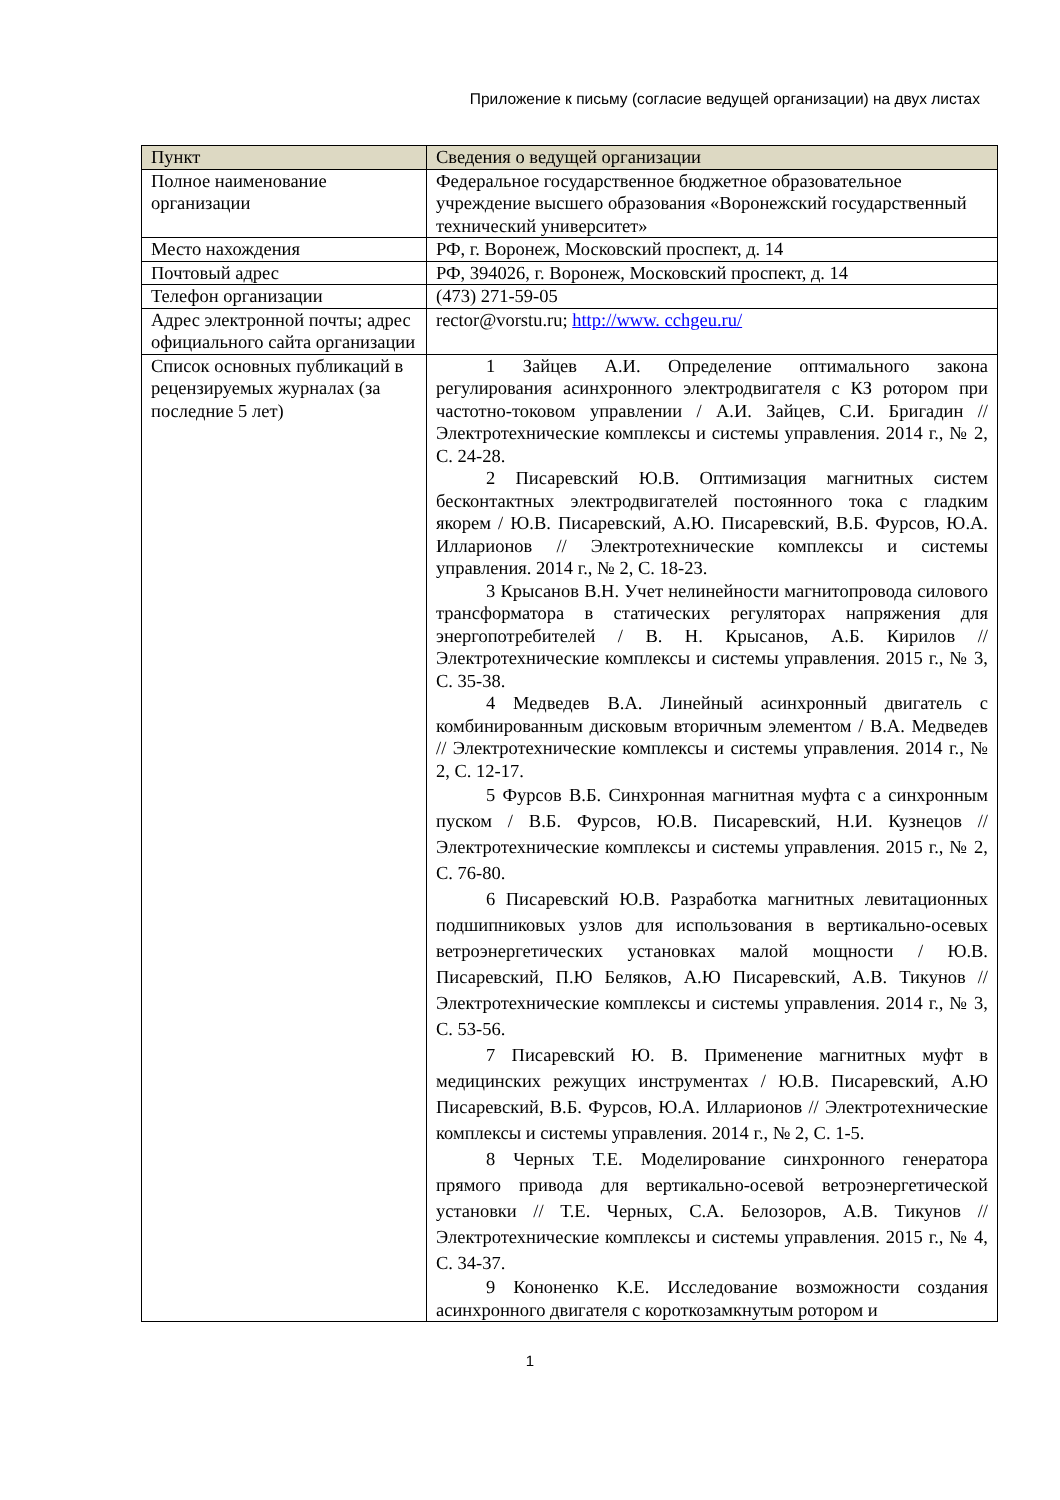Приложение к письму (согласие ведущей организации) на двух листах
| Пункт | Сведения о ведущей организации |
| --- | --- |
| Полное наименование организации | Федеральное государственное бюджетное образовательное учреждение высшего образования «Воронежский государственный технический университет» |
| Место нахождения | РФ, г. Воронеж, Московский проспект, д. 14 |
| Почтовый адрес | РФ, 394026, г. Воронеж, Московский проспект, д. 14 |
| Телефон организации | (473) 271-59-05 |
| Адрес электронной почты; адрес официального сайта организации | rector@vorstu.ru; http://www. cchgeu.ru/ |
| Список основных публикаций в рецензируемых журналах (за последние 5 лет) | 1 Зайцев А.И. Определение оптимального закона регулирования асинхронного электродвигателя с КЗ ротором при частотно-токовом управлении / А.И. Зайцев, С.И. Бригадин // Электротехнические комплексы и системы управления. 2014 г., № 2, С. 24-28. 2 Писаревский Ю.В. Оптимизация магнитных систем бесконтактных электродвигателей постоянного тока с гладким якорем / Ю.В. Писаревский, А.Ю. Писаревский, В.Б. Фурсов, Ю.А. Илларионов // Электротехнические комплексы и системы управления. 2014 г., № 2, С. 18-23. 3 Крысанов В.Н. Учет нелинейности магнитопровода силового трансформатора в статических регуляторах напряжения для энергопотребителей / В. Н. Крысанов, А.Б. Кирилов // Электротехнические комплексы и системы управления. 2015 г., № 3, С. 35-38. 4 Медведев В.А. Линейный асинхронный двигатель с комбинированным дисковым вторичным элементом / В.А. Медведев // Электротехнические комплексы и системы управления. 2014 г., № 2, С. 12-17. 5 Фурсов В.Б. Синхронная магнитная муфта с а синхронным пуском / В.Б. Фурсов, Ю.В. Писаревский, Н.И. Кузнецов // Электротехнические комплексы и системы управления. 2015 г., № 2, С. 76-80. 6 Писаревский Ю.В. Разработка магнитных левитационных подшипниковых узлов для использования в вертикально-осевых ветроэнергетических установках малой мощности / Ю.В. Писаревский, П.Ю Беляков, А.Ю Писаревский, А.В. Тикунов // Электротехнические комплексы и системы управления. 2014 г., № 3, С. 53-56. 7 Писаревский Ю. В. Применение магнитных муфт в медицинских режущих инструментах / Ю.В. Писаревский, А.Ю Писаревский, В.Б. Фурсов, Ю.А. Илларионов // Электротехнические комплексы и системы управления. 2014 г., № 2, С. 1-5. 8 Черных Т.Е. Моделирование синхронного генератора прямого привода для вертикально-осевой ветроэнергетической установки // Т.Е. Черных, С.А. Белозоров, А.В. Тикунов // Электротехнические комплексы и системы управления. 2015 г., № 4, С. 34-37. 9 Кононенко К.Е. Исследование возможности создания асинхронного двигателя с короткозамкнутым ротором и |
1